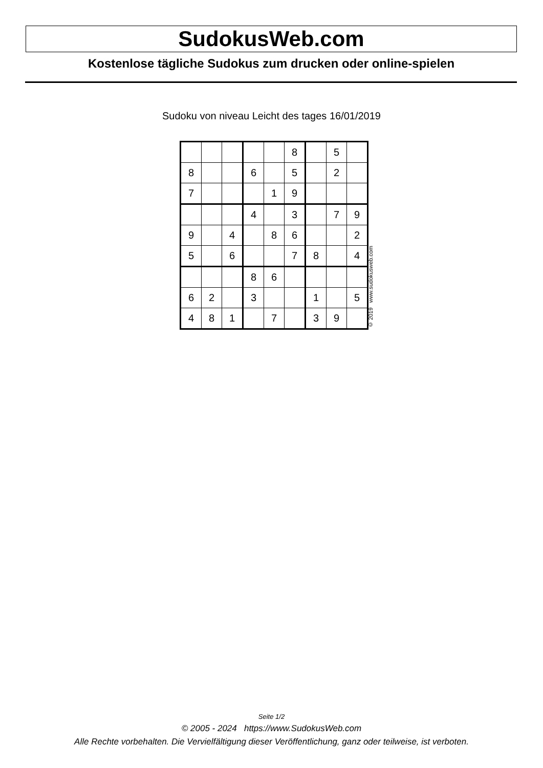SudokusWeb.com
Kostenlose tägliche Sudokus zum drucken oder online-spielen
Sudoku von niveau Leicht des tages 16/01/2019
| | | | | | 8 | | 5 | |
| 8 | | | 6 | | 5 | | 2 | |
| 7 | | | | 1 | 9 | | | |
| | | | 4 | | 3 | | 7 | 9 |
| 9 | | 4 | | 8 | 6 | | | 2 |
| 5 | | 6 | | | 7 | 8 | | 4 |
| | | | 8 | 6 | | | | |
| 6 | 2 | | 3 | | | 1 | | 5 |
| 4 | 8 | 1 | | 7 | | 3 | 9 | |
© 2019 www.sudokusweb.com
Seite 1/2
© 2005 - 2024 https://www.SudokusWeb.com
Alle Rechte vorbehalten. Die Vervielfältigung dieser Veröffentlichung, ganz oder teilweise, ist verboten.